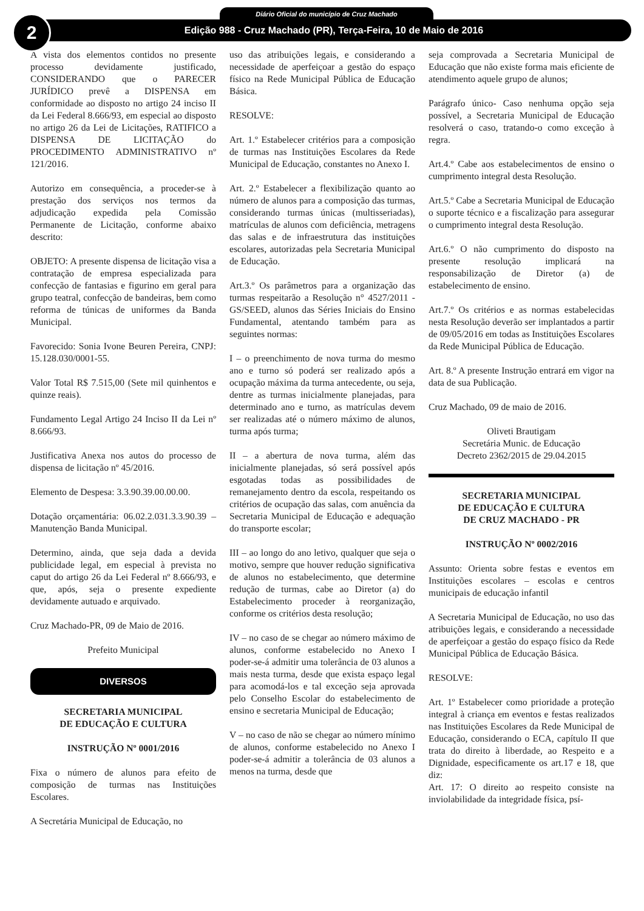Diário Oficial do município de Cruz Machado
Edição 988 - Cruz Machado (PR), Terça-Feira, 10 de Maio de 2016
2
À vista dos elementos contidos no presente processo devidamente justificado, CONSIDERANDO que o PARECER JURÍDICO prevê a DISPENSA em conformidade ao disposto no artigo 24 inciso II da Lei Federal 8.666/93, em especial ao disposto no artigo 26 da Lei de Licitações, RATIFICO a DISPENSA DE LICITAÇÃO do PROCEDIMENTO ADMINISTRATIVO nº 121/2016.
Autorizo em consequência, a proceder-se à prestação dos serviços nos termos da adjudicação expedida pela Comissão Permanente de Licitação, conforme abaixo descrito:
OBJETO: A presente dispensa de licitação visa a contratação de empresa especializada para confecção de fantasias e figurino em geral para grupo teatral, confecção de bandeiras, bem como reforma de túnicas de uniformes da Banda Municipal.
Favorecido: Sonia Ivone Beuren Pereira, CNPJ: 15.128.030/0001-55.
Valor Total R$ 7.515,00 (Sete mil quinhentos e quinze reais).
Fundamento Legal Artigo 24 Inciso II da Lei nº 8.666/93.
Justificativa Anexa nos autos do processo de dispensa de licitação nº 45/2016.
Elemento de Despesa: 3.3.90.39.00.00.00.
Dotação orçamentária: 06.02.2.031.3.3.90.39 – Manutenção Banda Municipal.
Determino, ainda, que seja dada a devida publicidade legal, em especial à prevista no caput do artigo 26 da Lei Federal nº 8.666/93, e que, após, seja o presente expediente devidamente autuado e arquivado.
Cruz Machado-PR, 09 de Maio de 2016.
Prefeito Municipal
DIVERSOS
SECRETARIA MUNICIPAL
DE EDUCAÇÃO E CULTURA
INSTRUÇÃO Nº 0001/2016
Fixa o número de alunos para efeito de composição de turmas nas Instituições Escolares.
A Secretária Municipal de Educação, no
uso das atribuições legais, e considerando a necessidade de aperfeiçoar a gestão do espaço físico na Rede Municipal Pública de Educação Básica.
RESOLVE:
Art. 1.º Estabelecer critérios para a composição de turmas nas Instituições Escolares da Rede Municipal de Educação, constantes no Anexo I.
Art. 2.º Estabelecer a flexibilização quanto ao número de alunos para a composição das turmas, considerando turmas únicas (multisseriadas), matrículas de alunos com deficiência, metragens das salas e de infraestrutura das instituições escolares, autorizadas pela Secretaria Municipal de Educação.
Art.3.º Os parâmetros para a organização das turmas respeitarão a Resolução n° 4527/2011 - GS/SEED, alunos das Séries Iniciais do Ensino Fundamental, atentando também para as seguintes normas:
I – o preenchimento de nova turma do mesmo ano e turno só poderá ser realizado após a ocupação máxima da turma antecedente, ou seja, dentre as turmas inicialmente planejadas, para determinado ano e turno, as matrículas devem ser realizadas até o número máximo de alunos, turma após turma;
II – a abertura de nova turma, além das inicialmente planejadas, só será possível após esgotadas todas as possibilidades de remanejamento dentro da escola, respeitando os critérios de ocupação das salas, com anuência da Secretaria Municipal de Educação e adequação do transporte escolar;
III – ao longo do ano letivo, qualquer que seja o motivo, sempre que houver redução significativa de alunos no estabelecimento, que determine redução de turmas, cabe ao Diretor (a) do Estabelecimento proceder à reorganização, conforme os critérios desta resolução;
IV – no caso de se chegar ao número máximo de alunos, conforme estabelecido no Anexo I poder-se-á admitir uma tolerância de 03 alunos a mais nesta turma, desde que exista espaço legal para acomodá-los e tal exceção seja aprovada pelo Conselho Escolar do estabelecimento de ensino e secretaria Municipal de Educação;
V – no caso de não se chegar ao número mínimo de alunos, conforme estabelecido no Anexo I poder-se-á admitir a tolerância de 03 alunos a menos na turma, desde que
seja comprovada a Secretaria Municipal de Educação que não existe forma mais eficiente de atendimento aquele grupo de alunos;
Parágrafo único- Caso nenhuma opção seja possível, a Secretaria Municipal de Educação resolverá o caso, tratando-o como exceção à regra.
Art.4.º Cabe aos estabelecimentos de ensino o cumprimento integral desta Resolução.
Art.5.º Cabe a Secretaria Municipal de Educação o suporte técnico e a fiscalização para assegurar o cumprimento integral desta Resolução.
Art.6.º O não cumprimento do disposto na presente resolução implicará na responsabilização de Diretor (a) de estabelecimento de ensino.
Art.7.º Os critérios e as normas estabelecidas nesta Resolução deverão ser implantados a partir de 09/05/2016 em todas as Instituições Escolares da Rede Municipal Pública de Educação.
Art. 8.º A presente Instrução entrará em vigor na data de sua Publicação.
Cruz Machado, 09 de maio de 2016.
Oliveti Brautigam
Secretária Munic. de Educação
Decreto 2362/2015 de 29.04.2015
SECRETARIA MUNICIPAL
DE EDUCAÇÃO E CULTURA
DE CRUZ MACHADO - PR
INSTRUÇÃO Nº 0002/2016
Assunto: Orienta sobre festas e eventos em Instituições escolares – escolas e centros municipais de educação infantil
A Secretaria Municipal de Educação, no uso das atribuições legais, e considerando a necessidade de aperfeiçoar a gestão do espaço físico da Rede Municipal Pública de Educação Básica.
RESOLVE:
Art. 1º Estabelecer como prioridade a proteção integral à criança em eventos e festas realizados nas Instituições Escolares da Rede Municipal de Educação, considerando o ECA, capítulo II que trata do direito à liberdade, ao Respeito e a Dignidade, especificamente os art.17 e 18, que diz:
Art. 17: O direito ao respeito consiste na inviolabilidade da integridade física, psí-